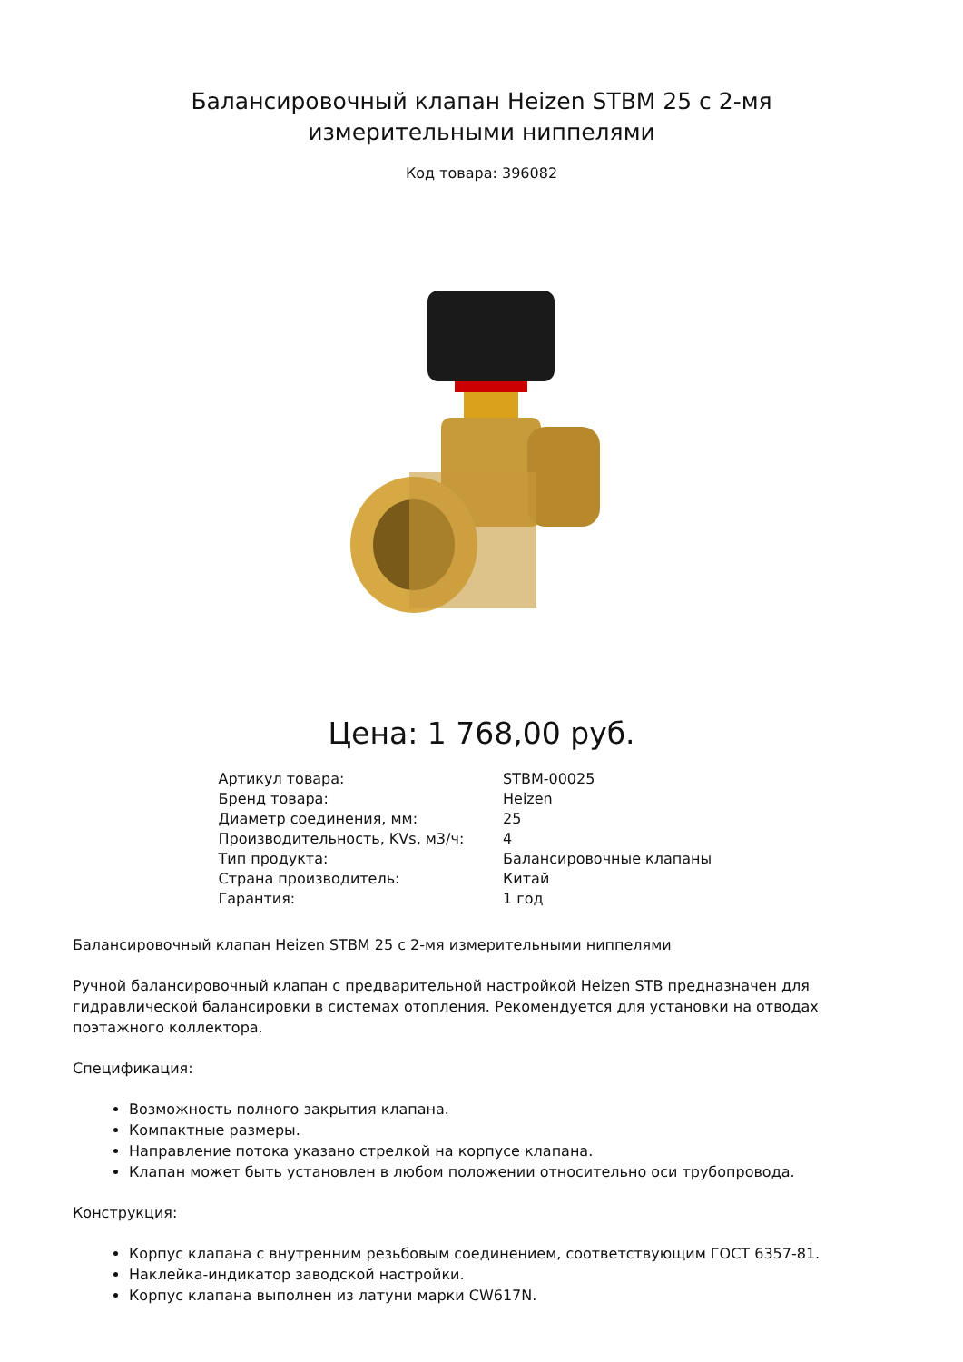Балансировочный клапан Heizen STBM 25 с 2-мя измерительными ниппелями
Код товара: 396082
Цена: 1 768,00 руб.
| Артикул товара: | STBM-00025 |
| Бренд товара: | Heizen |
| Диаметр соединения, мм: | 25 |
| Производительность, KVs, м3/ч: | 4 |
| Тип продукта: | Балансировочные клапаны |
| Страна производитель: | Китай |
| Гарантия: | 1 год |
Балансировочный клапан Heizen STBM 25 с 2-мя измерительными ниппелями
Ручной балансировочный клапан с предварительной настройкой Heizen STB предназначен для гидравлической балансировки в системах отопления. Рекомендуется для установки на отводах поэтажного коллектора.
Спецификация:
Возможность полного закрытия клапана.
Компактные размеры.
Направление потока указано стрелкой на корпусе клапана.
Клапан может быть установлен в любом положении относительно оси трубопровода.
Конструкция:
Корпус клапана с внутренним резьбовым соединением, соответствующим ГОСТ 6357-81.
Наклейка-индикатор заводской настройки.
Корпус клапана выполнен из латуни марки CW617N.